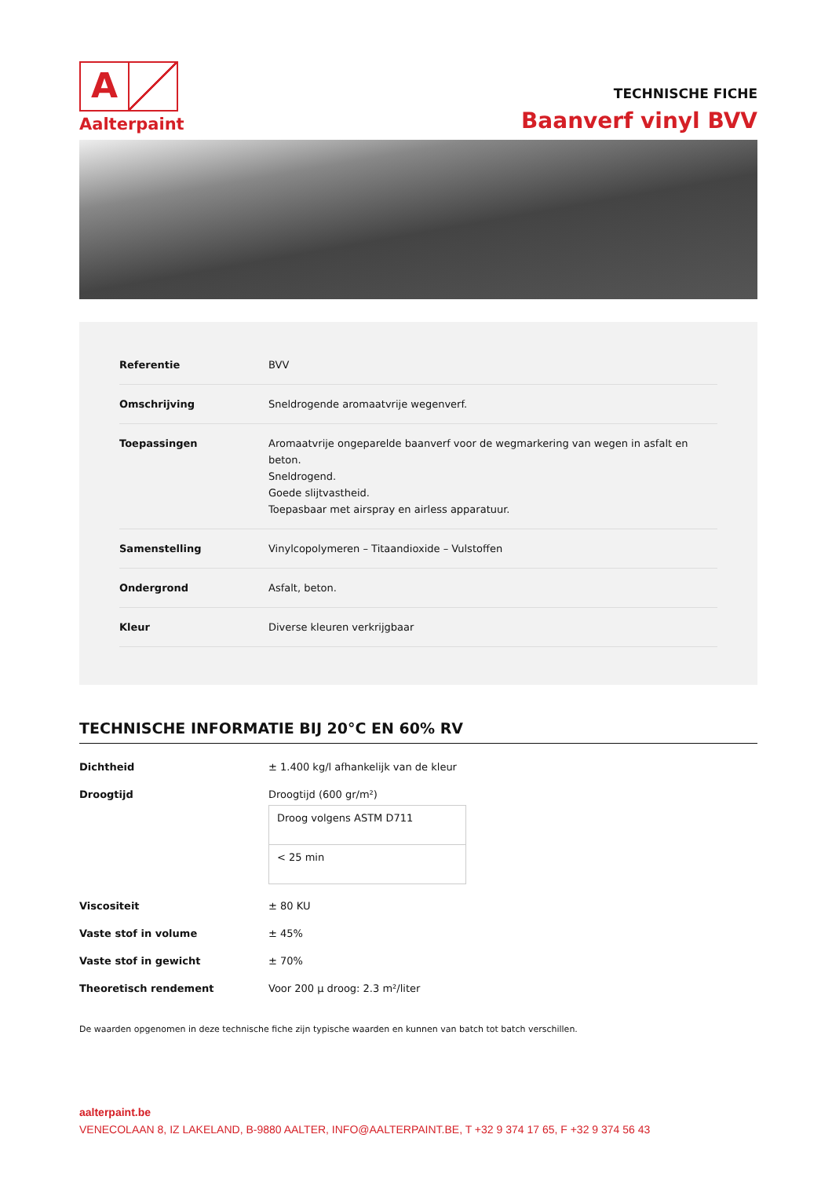A
Aalterpaint
TECHNISCHE FICHE
Baanverf vinyl BVV
| Referentie | BVV |
| Omschrijving | Sneldrogende aromaatvrije wegenverf. |
| Toepassingen | Aromaatvrije ongeparelde baanverf voor de wegmarkering van wegen in asfalt en beton. Sneldrogend. Goede slijtvastheid. Toepasbaar met airspray en airless apparatuur. |
| Samenstelling | Vinylcopolymeren – Titaandioxide – Vulstoffen |
| Ondergrond | Asfalt, beton. |
| Kleur | Diverse kleuren verkrijgbaar |
TECHNISCHE INFORMATIE BIJ 20°C EN 60% RV
| Dichtheid | ± 1.400 kg/l afhankelijk van de kleur |
| Droogtijd | Droogtijd (600 gr/m²) / Droog volgens ASTM D711 / / < 25 min / |
| Viscositeit | ± 80 KU |
| Vaste stof in volume | ± 45% |
| Vaste stof in gewicht | ± 70% |
| Theoretisch rendement | Voor 200 µ droog: 2.3 m²/liter |
De waarden opgenomen in deze technische fiche zijn typische waarden en kunnen van batch tot batch verschillen.
aalterpaint.be
VENECOLAAN 8, IZ LAKELAND, B-9880 AALTER, INFO@AALTERPAINT.BE, T +32 9 374 17 65, F +32 9 374 56 43